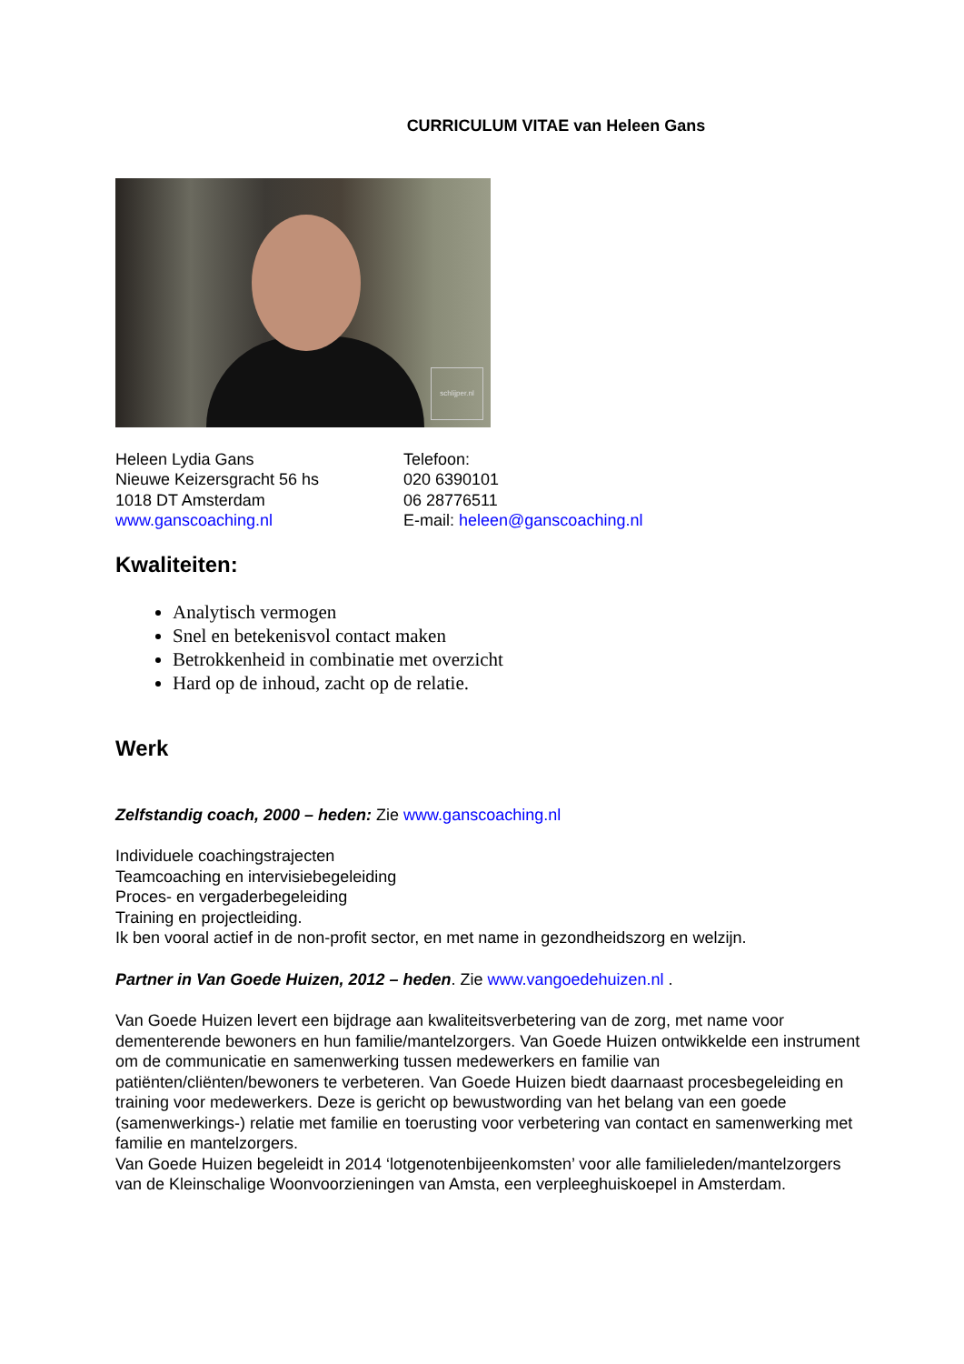CURRICULUM VITAE van Heleen Gans
schlijper.nl
Heleen Lydia Gans
Nieuwe Keizersgracht 56 hs
1018 DT Amsterdam
www.ganscoaching.nl
Telefoon:
020 6390101
06 28776511
E-mail: heleen@ganscoaching.nl
Kwaliteiten:
Analytisch vermogen
Snel en betekenisvol contact maken
Betrokkenheid in combinatie met overzicht
Hard op de inhoud, zacht op de relatie.
Werk
Zelfstandig coach, 2000 – heden: Zie www.ganscoaching.nl
Individuele coachingstrajecten
Teamcoaching en intervisiebegeleiding
Proces- en vergaderbegeleiding
Training en projectleiding.
Ik ben vooral actief in de non-profit sector, en met name in gezondheidszorg en welzijn.
Partner in Van Goede Huizen, 2012 – heden. Zie www.vangoedehuizen.nl .
Van Goede Huizen levert een bijdrage aan kwaliteitsverbetering van de zorg, met name voor dementerende bewoners en hun familie/mantelzorgers. Van Goede Huizen ontwikkelde een instrument om de communicatie en samenwerking tussen medewerkers en familie van patiënten/cliënten/bewoners te verbeteren. Van Goede Huizen biedt daarnaast procesbegeleiding en training voor medewerkers. Deze is gericht op bewustwording van het belang van een goede (samenwerkings-) relatie met familie en toerusting voor verbetering van contact en samenwerking met familie en mantelzorgers.
Van Goede Huizen begeleidt in 2014 ‘lotgenotenbijeenkomsten’ voor alle familieleden/mantelzorgers van de Kleinschalige Woonvoorzieningen van Amsta, een verpleeghuiskoepel in Amsterdam.